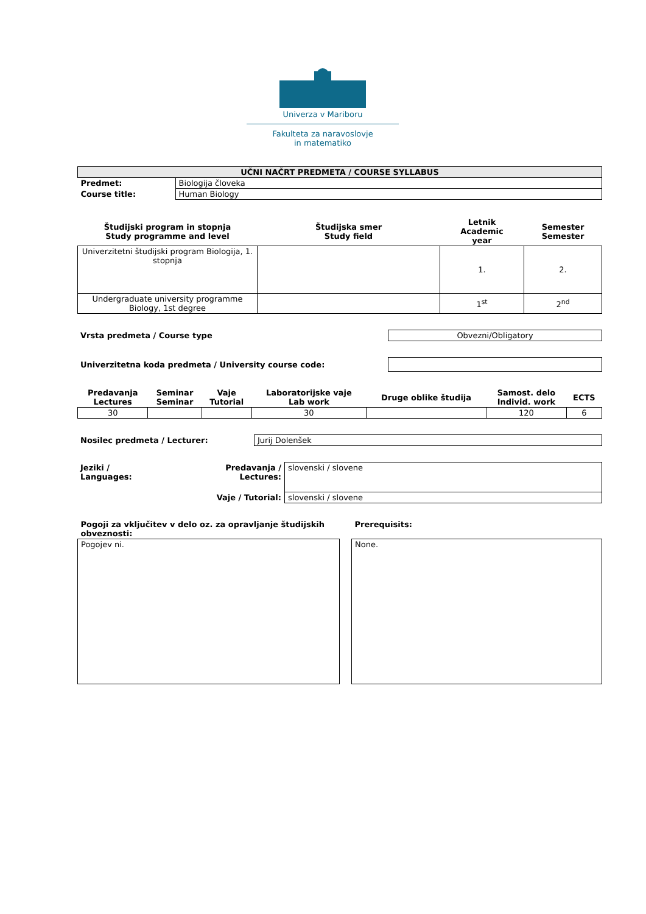Univerza v Mariboru
Fakulteta za naravoslovje
in matematiko
| UČNI NAČRT PREDMETA / COURSE SYLLABUS | |
| --- | --- |
| Predmet: | Biologija človeka |
| Course title: | Human Biology |
| Študijski program in stopnja Study programme and level | Študijska smer Study field | Letnik Academic year | Semester Semester |
| --- | --- | --- | --- |
| Univerzitetni študijski program Biologija, 1. stopnja | | 1. | 2. |
| Undergraduate university programme Biology, 1st degree | | 1<sup>st</sup> | 2<sup>nd</sup> |
| Vrsta predmeta / Course type | Obvezni/Obligatory |
| Univerzitetna koda predmeta / University course code: | |
| Predavanja Lectures | Seminar Seminar | Vaje Tutorial | Laboratorijske vaje Lab work | Druge oblike študija | Samost. delo Individ. work | ECTS |
| --- | --- | --- | --- | --- | --- | --- |
| 30 | | | 30 | | 120 | 6 |
| Nosilec predmeta / Lecturer: | Jurij Dolenšek |
| Jeziki / Languages: | Predavanja / Lectures: | slovenski / slovene |
| | Vaje / Tutorial: | slovenski / slovene |
| Pogoji za vključitev v delo oz. za opravljanje študijskih obveznosti: | | Prerequisits: |
| Pogojev ni. | | None. |